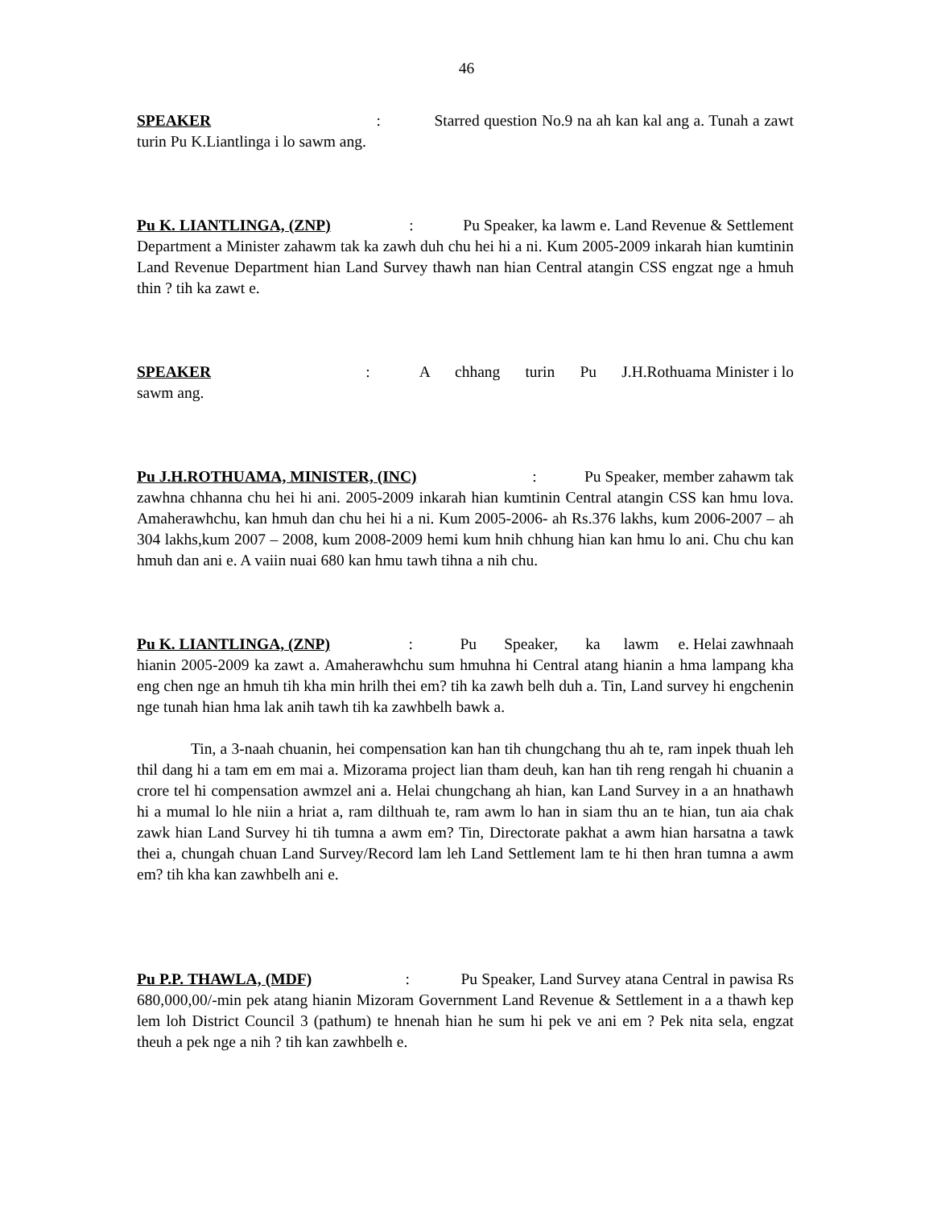46
SPEAKER : Starred question No.9 na ah kan kal ang a. Tunah a zawt turin Pu K.Liantlinga i lo sawm ang.
Pu K. LIANTLINGA, (ZNP) : Pu Speaker, ka lawm e. Land Revenue & Settlement Department a Minister zahawm tak ka zawh duh chu hei hi a ni. Kum 2005-2009 inkarah hian kumtinin Land Revenue Department hian Land Survey thawh nan hian Central atangin CSS engzat nge a hmuh thin ? tih ka zawt e.
SPEAKER : A chhang turin Pu J.H.Rothuama Minister i lo sawm ang.
Pu J.H.ROTHUAMA, MINISTER, (INC) : Pu Speaker, member zahawm tak zawhna chhanna chu hei hi ani. 2005-2009 inkarah hian kumtinin Central atangin CSS kan hmu lova. Amaherawhchu, kan hmuh dan chu hei hi a ni. Kum 2005-2006- ah Rs.376 lakhs, kum 2006-2007 – ah 304 lakhs,kum 2007 – 2008, kum 2008-2009 hemi kum hnih chhung hian kan hmu lo ani. Chu chu kan hmuh dan ani e. A vaiin nuai 680 kan hmu tawh tihna a nih chu.
Pu K. LIANTLINGA, (ZNP) : Pu Speaker, ka lawm e. Helai zawhnaah hianin 2005-2009 ka zawt a. Amaherawhchu sum hmuhna hi Central atang hianin a hma lampang kha eng chen nge an hmuh tih kha min hrilh thei em? tih ka zawh belh duh a. Tin, Land survey hi engchenin nge tunah hian hma lak anih tawh tih ka zawhbelh bawk a.
Tin, a 3-naah chuanin, hei compensation kan han tih chungchang thu ah te, ram inpek thuah leh thil dang hi a tam em em mai a. Mizorama project lian tham deuh, kan han tih reng rengah hi chuanin a crore tel hi compensation awmzel ani a. Helai chungchang ah hian, kan Land Survey in a an hnathawh hi a mumal lo hle niin a hriat a, ram dilthuah te, ram awm lo han in siam thu an te hian, tun aia chak zawk hian Land Survey hi tih tumna a awm em? Tin, Directorate pakhat a awm hian harsatna a tawk thei a, chungah chuan Land Survey/Record lam leh Land Settlement lam te hi then hran tumna a awm em? tih kha kan zawhbelh ani e.
Pu P.P. THAWLA, (MDF) : Pu Speaker, Land Survey atana Central in pawisa Rs 680,000,00/-min pek atang hianin Mizoram Government Land Revenue & Settlement in a a thawh kep lem loh District Council 3 (pathum) te hnenah hian he sum hi pek ve ani em ? Pek nita sela, engzat theuh a pek nge a nih ? tih kan zawhbelh e.